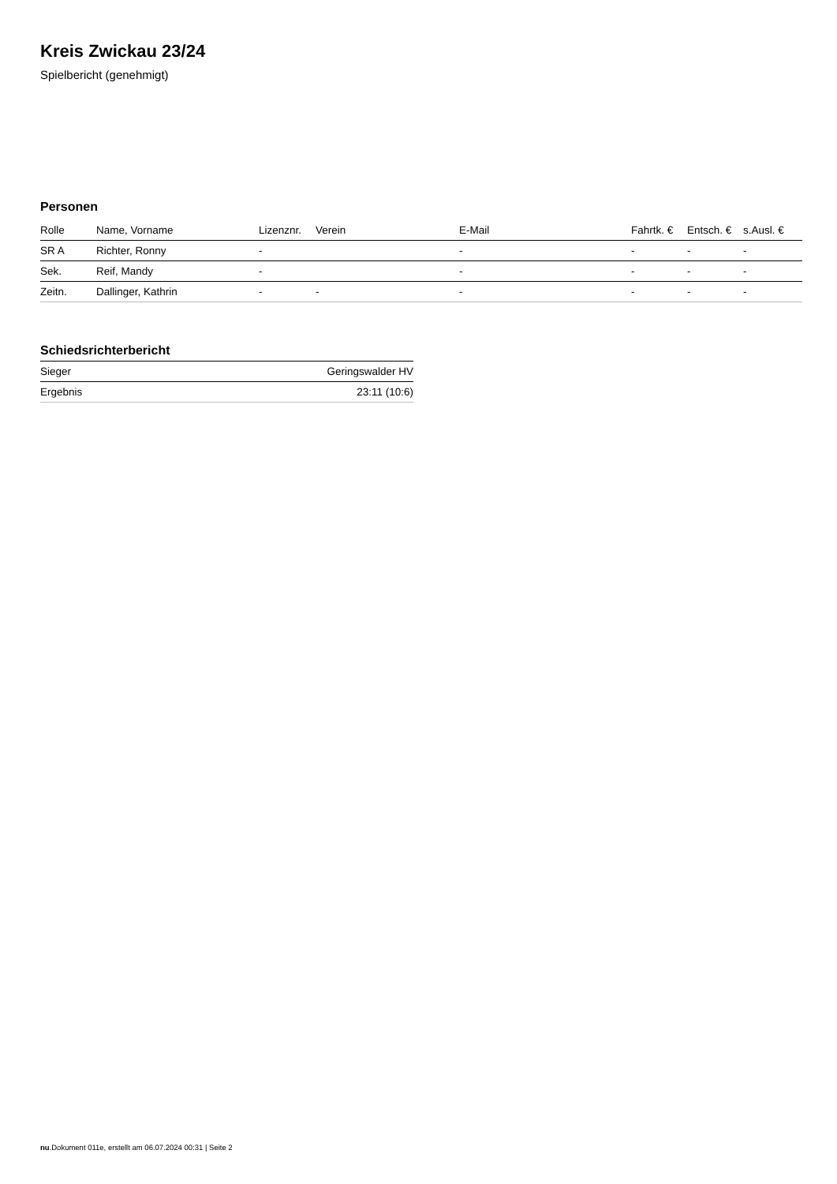Kreis Zwickau 23/24
Spielbericht (genehmigt)
Personen
| Rolle | Name, Vorname | Lizenznr. | Verein | E-Mail | Fahrtk. € | Entsch. € | s.Ausl. € |
| --- | --- | --- | --- | --- | --- | --- | --- |
| SR A | Richter, Ronny | - | | - | - | - | - |
| Sek. | Reif, Mandy | - | | - | - | - | - |
| Zeitn. | Dallinger, Kathrin | - | - | - | - | - | - |
Schiedsrichterbericht
| Sieger | Geringswalder HV |
| Ergebnis | 23:11 (10:6) |
nu.Dokument 011e, erstellt am 06.07.2024 00:31 | Seite 2